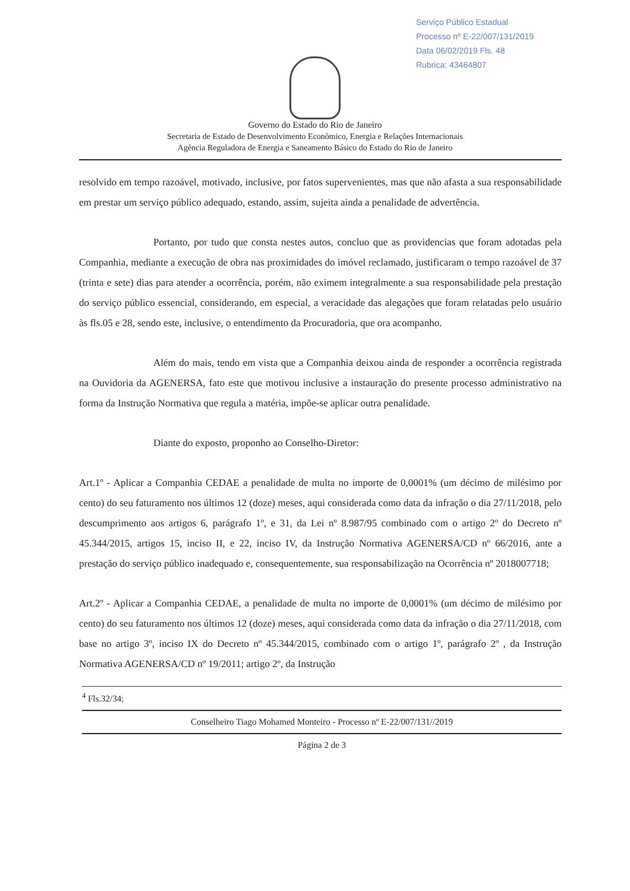Serviço Público Estadual
Processo nº E-22/007/131/2019
Data 06/02/2019 Fls. 48
Rubrica: 43464807
Governo do Estado do Rio de Janeiro
Secretaria de Estado de Desenvolvimento Econômico, Energia e Relações Internacionais
Agência Reguladora de Energia e Saneamento Básico do Estado do Rio de Janeiro
resolvido em tempo razoável, motivado, inclusive, por fatos supervenientes, mas que não afasta a sua responsabilidade em prestar um serviço público adequado, estando, assim, sujeita ainda a penalidade de advertência.
Portanto, por tudo que consta nestes autos, concluo que as providencias que foram adotadas pela Companhia, mediante a execução de obra nas proximidades do imóvel reclamado, justificaram o tempo razoável de 37 (trinta e sete) dias para atender a ocorrência, porém, não eximem integralmente a sua responsabilidade pela prestação do serviço público essencial, considerando, em especial, a veracidade das alegações que foram relatadas pelo usuário às fls.05 e 28, sendo este, inclusive, o entendimento da Procuradoria, que ora acompanho.
Além do mais, tendo em vista que a Companhia deixou ainda de responder a ocorrência registrada na Ouvidoria da AGENERSA, fato este que motivou inclusive a instauração do presente processo administrativo na forma da Instrução Normativa que regula a matéria, impõe-se aplicar outra penalidade.
Diante do exposto, proponho ao Conselho-Diretor:
Art.1º - Aplicar a Companhia CEDAE a penalidade de multa no importe de 0,0001% (um décimo de milésimo por cento) do seu faturamento nos últimos 12 (doze) meses, aqui considerada como data da infração o dia 27/11/2018, pelo descumprimento aos artigos 6, parágrafo 1º, e 31, da Lei nº 8.987/95 combinado com o artigo 2º do Decreto nº 45.344/2015, artigos 15, inciso II, e 22, inciso IV, da Instrução Normativa AGENERSA/CD nº 66/2016, ante a prestação do serviço público inadequado e, consequentemente, sua responsabilização na Ocorrência nº 2018007718;
Art.2º - Aplicar a Companhia CEDAE, a penalidade de multa no importe de 0,0001% (um décimo de milésimo por cento) do seu faturamento nos últimos 12 (doze) meses, aqui considerada como data da infração o dia 27/11/2018, com base no artigo 3º, inciso IX do Decreto nº 45.344/2015, combinado com o artigo 1º, parágrafo 2º , da Instrução Normativa AGENERSA/CD nº 19/2011; artigo 2º, da Instrução
<sup>4</sup> Fls.32/34;
Conselheiro Tiago Mohamed Monteiro - Processo nº E-22/007/131//2019
Página 2 de 3